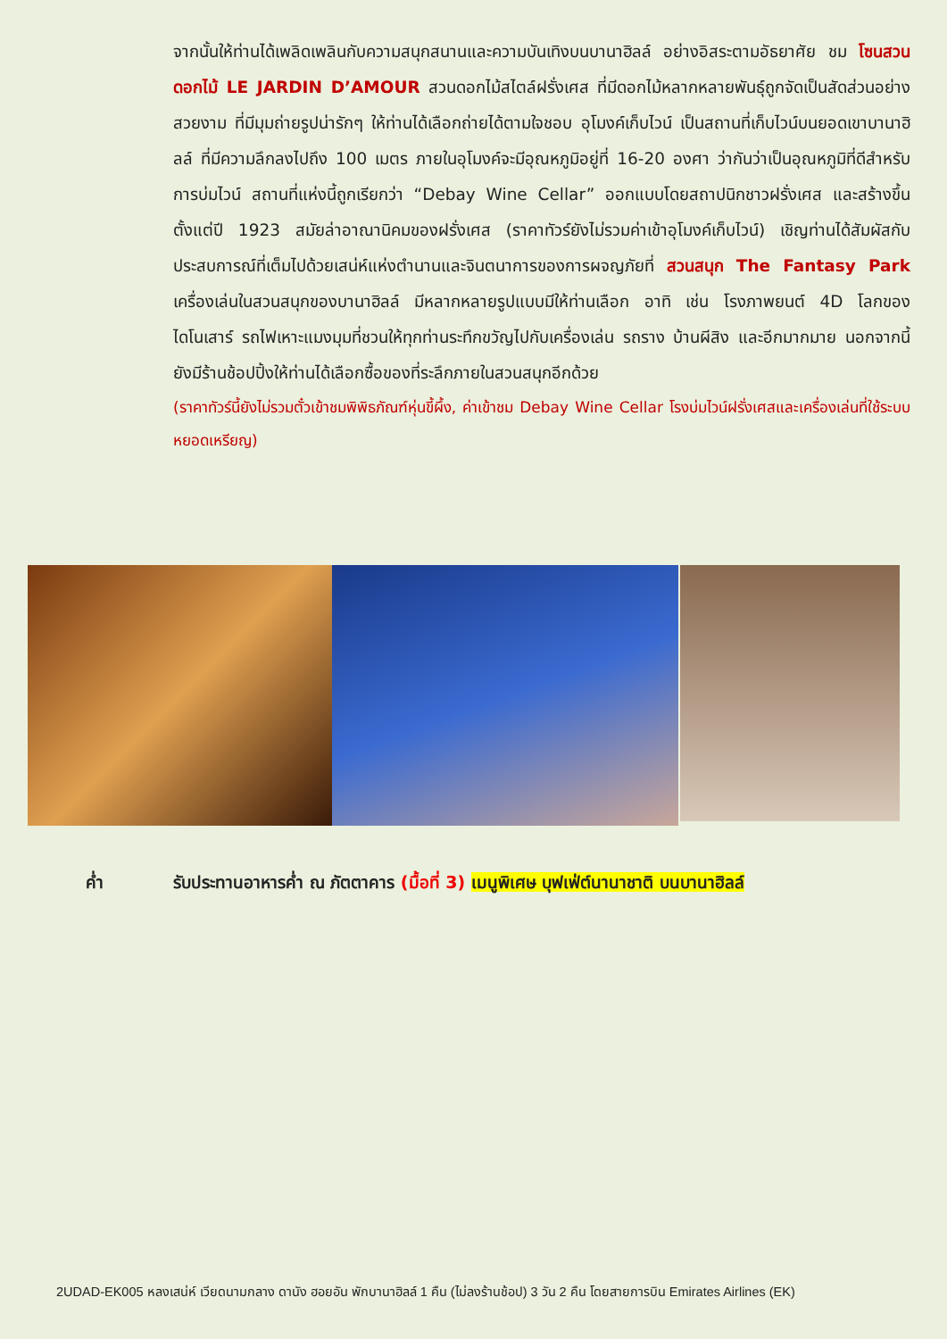จากนั้นให้ท่านได้เพลิดเพลินกับความสนุกสนานและความบันเทิงบนบานาฮิลล์ อย่างอิสระตามอัธยาศัย ชม โซนสวนดอกไม้ LE JARDIN D’AMOUR สวนดอกไม้สไตล์ฝรั่งเศส ที่มีดอกไม้หลากหลายพันธุ์ถูกจัดเป็นสัดส่วนอย่างสวยงาม ที่มีมุมถ่ายรูปน่ารักๆ ให้ท่านได้เลือกถ่ายได้ตามใจชอบ อุโมงค์เก็บไวน์ เป็นสถานที่เก็บไวน์บนยอดเขาบานาฮิลล์ ที่มีความลึกลงไปถึง 100 เมตร ภายในอุโมงค์จะมีอุณหภูมิอยู่ที่ 16-20 องศา ว่ากันว่าเป็นอุณหภูมิที่ดีสำหรับการบ่มไวน์ สถานที่แห่งนี้ถูกเรียกว่า “Debay Wine Cellar” ออกแบบโดยสถาปนิกชาวฝรั่งเศส และสร้างขึ้นตั้งแต่ปี 1923 สมัยล่าอาณานิคมของฝรั่งเศส (ราคาทัวร์ยังไม่รวมค่าเข้าอุโมงค์เก็บไวน์) เชิญท่านได้สัมผัสกับประสบการณ์ที่เต็มไปด้วยเสน่ห์แห่งตำนานและจินตนาการของการผจญภัยที่ สวนสนุก The Fantasy Park เครื่องเล่นในสวนสนุกของบานาฮิลล์ มีหลากหลายรูปแบบมีให้ท่านเลือก อาทิ เช่น โรงภาพยนต์ 4D โลกของไดโนเสาร์ รถไฟเหาะแมงมุมที่ชวนให้ทุกท่านระทึกขวัญไปกับเครื่องเล่น รถราง บ้านผีสิง และอีกมากมาย นอกจากนี้ยังมีร้านช้อปปิ้งให้ท่านได้เลือกซื้อของที่ระลึกภายในสวนสนุกอีกด้วย
(ราคาทัวร์นี้ยังไม่รวมตั๋วเข้าชมพิพิธภัณฑ์หุ่นขี้ผึ้ง, ค่าเข้าชม Debay Wine Cellar โรงบ่มไวน์ฝรั่งเศสและเครื่องเล่นที่ใช้ระบบหยอดเหรียญ)
ค่ำ รับประทานอาหารค่ำ ณ ภัตตาคาร (มื้อที่ 3) เมนูพิเศษ บุฟเฟ่ต์นานาชาติ บนบานาฮิลล์
2UDAD-EK005 หลงเสน่ห์ เวียดนามกลาง ดานัง ฮอยอัน พักบานาฮิลล์ 1 คืน (ไม่ลงร้านช้อป) 3 วัน 2 คืน โดยสายการบิน Emirates Airlines (EK)